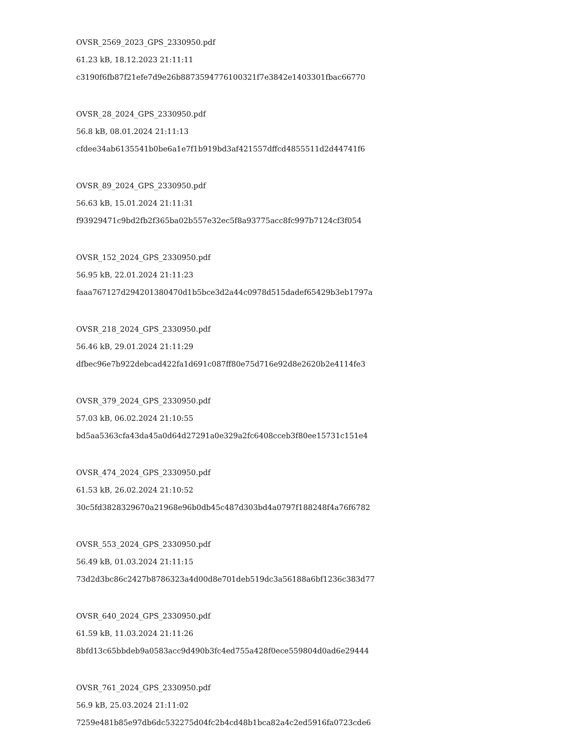OVSR_2569_2023_GPS_2330950.pdf
61.23 kB, 18.12.2023 21:11:11
c3190f6fb87f21efe7d9e26b8873594776100321f7e3842e1403301fbac66770
OVSR_28_2024_GPS_2330950.pdf
56.8 kB, 08.01.2024 21:11:13
cfdee34ab6135541b0be6a1e7f1b919bd3af421557dffcd4855511d2d44741f6
OVSR_89_2024_GPS_2330950.pdf
56.63 kB, 15.01.2024 21:11:31
f93929471c9bd2fb2f365ba02b557e32ec5f8a93775acc8fc997b7124cf3f054
OVSR_152_2024_GPS_2330950.pdf
56.95 kB, 22.01.2024 21:11:23
faaa767127d294201380470d1b5bce3d2a44c0978d515dadef65429b3eb1797a
OVSR_218_2024_GPS_2330950.pdf
56.46 kB, 29.01.2024 21:11:29
dfbec96e7b922debcad422fa1d691c087ff80e75d716e92d8e2620b2e4114fe3
OVSR_379_2024_GPS_2330950.pdf
57.03 kB, 06.02.2024 21:10:55
bd5aa5363cfa43da45a0d64d27291a0e329a2fc6408cceb3f80ee15731c151e4
OVSR_474_2024_GPS_2330950.pdf
61.53 kB, 26.02.2024 21:10:52
30c5fd3828329670a21968e96b0db45c487d303bd4a0797f188248f4a76f6782
OVSR_553_2024_GPS_2330950.pdf
56.49 kB, 01.03.2024 21:11:15
73d2d3bc86c2427b8786323a4d00d8e701deb519dc3a56188a6bf1236c383d77
OVSR_640_2024_GPS_2330950.pdf
61.59 kB, 11.03.2024 21:11:26
8bfd13c65bbdeb9a0583acc9d490b3fc4ed755a428f0ece559804d0ad6e29444
OVSR_761_2024_GPS_2330950.pdf
56.9 kB, 25.03.2024 21:11:02
7259e481b85e97db6dc532275d04fc2b4cd48b1bca82a4c2ed5916fa0723cde6